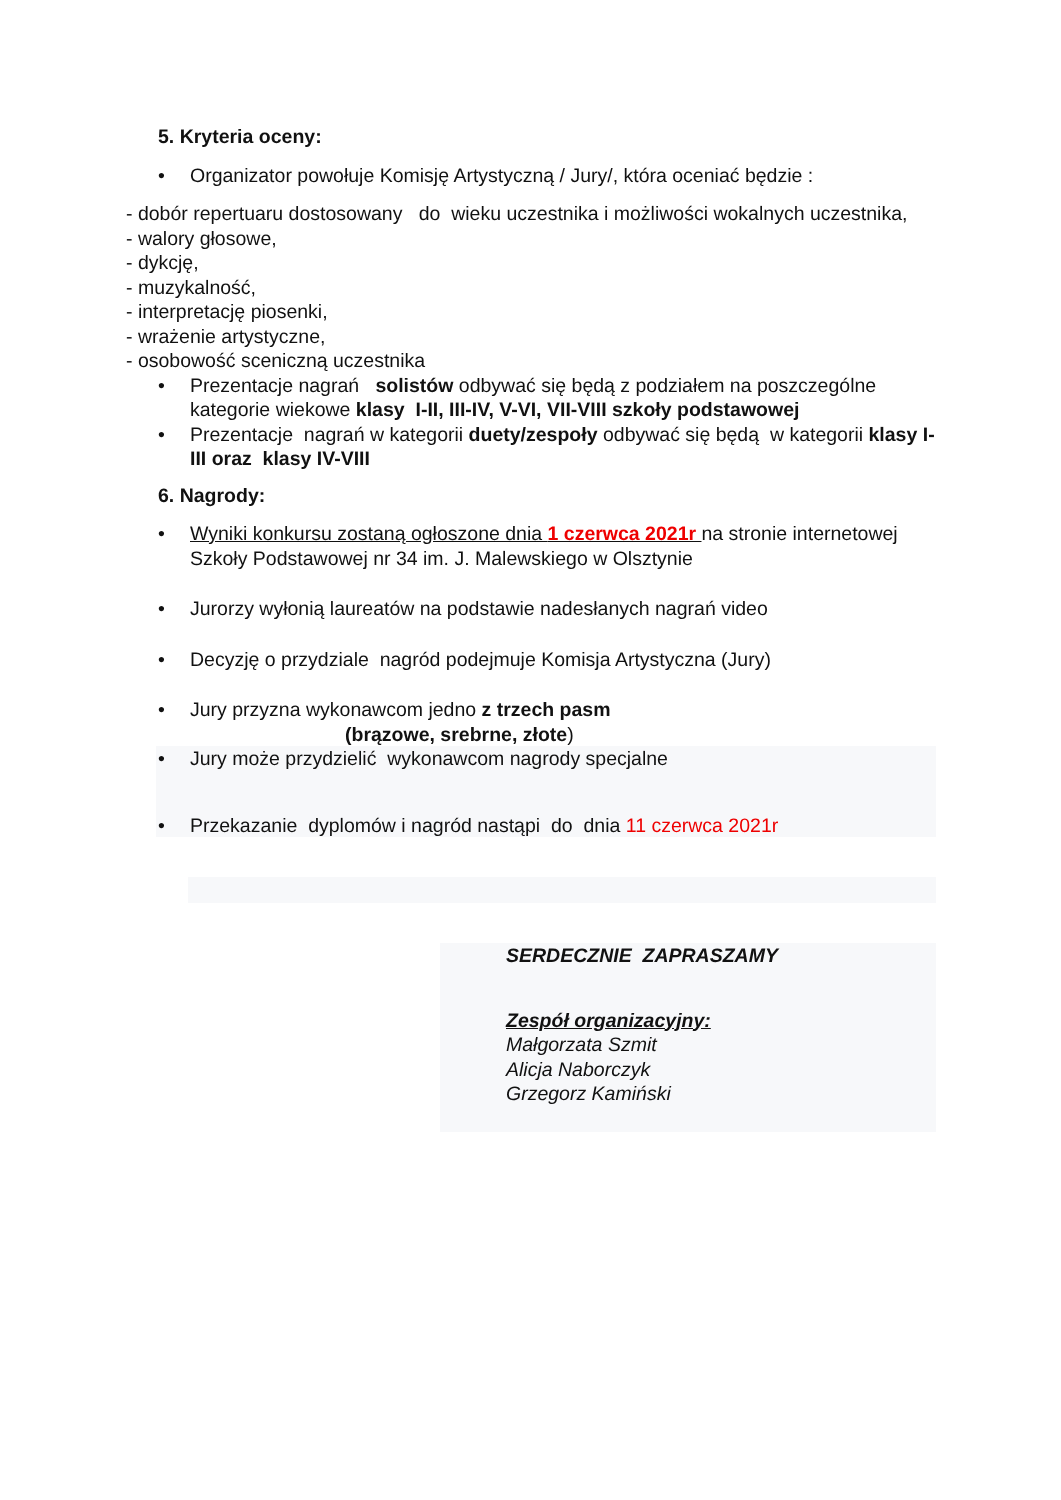5. Kryteria oceny:
• Organizator powołuje Komisję Artystyczną / Jury/, która oceniać będzie :
- dobór repertuaru dostosowany do wieku uczestnika i możliwości wokalnych uczestnika,
- walory głosowe,
- dykcję,
- muzykalność,
- interpretację piosenki,
- wrażenie artystyczne,
- osobowość sceniczną uczestnika
• Prezentacje nagrań solistów odbywać się będą z podziałem na poszczególne kategorie wiekowe klasy I-II, III-IV, V-VI, VII-VIII szkoły podstawowej
• Prezentacje nagrań w kategorii duety/zespoły odbywać się będą w kategorii klasy I-III oraz klasy IV-VIII
6. Nagrody:
• Wyniki konkursu zostaną ogłoszone dnia 1 czerwca 2021r na stronie internetowej Szkoły Podstawowej nr 34 im. J. Malewskiego w Olsztynie
• Jurorzy wyłonią laureatów na podstawie nadesłanych nagrań video
• Decyzję o przydziale nagród podejmuje Komisja Artystyczna (Jury)
• Jury przyzna wykonawcom jedno z trzech pasm
(brązowe, srebrne, złote)
• Jury może przydzielić wykonawcom nagrody specjalne
• Przekazanie dyplomów i nagród nastąpi do dnia 11 czerwca 2021r
SERDECZNIE ZAPRASZAMY
Zespół organizacyjny:
Małgorzata Szmit
Alicja Naborczyk
Grzegorz Kamiński